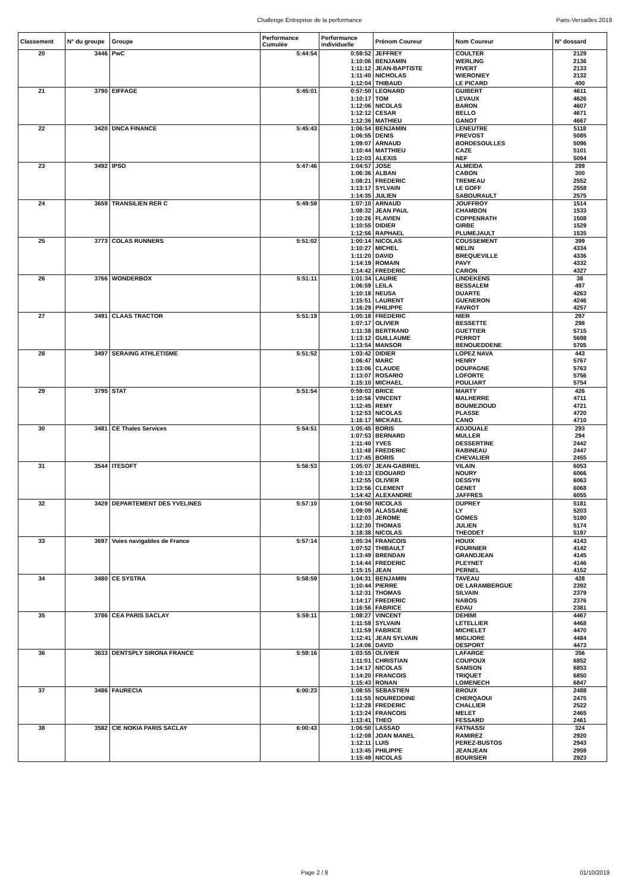Challenge Entreprise de la performance Paris-Versailles 2019
| Classement | N° du groupe | Groupe | Performance Cumulée | Performance individuelle | Prénom Coureur | Nom Coureur | N° dossard |
| --- | --- | --- | --- | --- | --- | --- | --- |
| 20 | 3446 | PwC | 5:44:54 | 0:59:52 | JEFFREY | COULTER | 2129 |
| | | | | 1:10:06 | BENJAMIN | WERLING | 2136 |
| | | | | 1:11:12 | JEAN-BAPTISTE | PIVERT | 2133 |
| | | | | 1:11:40 | NICHOLAS | WIERONIEY | 2132 |
| | | | | 1:12:04 | THIBAUD | LE PICARD | 400 |
| 21 | 3790 | EIFFAGE | 5:45:01 | 0:57:50 | LEONARD | GUIBERT | 4611 |
| | | | | 1:10:17 | TOM | LEVAUX | 4626 |
| | | | | 1:12:06 | NICOLAS | BARON | 4607 |
| | | | | 1:12:12 | CESAR | BELLO | 4671 |
| | | | | 1:12:36 | MATHIEU | GANOT | 4667 |
| 22 | 3420 | DNCA FINANCE | 5:45:43 | 1:06:54 | BENJAMIN | LENEUTRE | 5118 |
| | | | | 1:06:55 | DENIS | PREVOST | 5085 |
| | | | | 1:09:07 | ARNAUD | BORDESOULLES | 5096 |
| | | | | 1:10:44 | MATTHIEU | CAZE | 5101 |
| | | | | 1:12:03 | ALEXIS | NEF | 5094 |
| 23 | 3492 | IPSO | 5:47:46 | 1:04:57 | JOSE | ALMEIDA | 299 |
| | | | | 1:06:36 | ALBAN | CABON | 300 |
| | | | | 1:08:21 | FREDERIC | TREMEAU | 2552 |
| | | | | 1:13:17 | SYLVAIN | LE GOFF | 2558 |
| | | | | 1:14:35 | JULIEN | SABOURAULT | 2575 |
| 24 | 3659 | TRANSILIEN RER C | 5:49:59 | 1:07:10 | ARNAUD | JOUFFROY | 1514 |
| | | | | 1:08:32 | JEAN PAUL | CHAMBON | 1533 |
| | | | | 1:10:26 | FLAVIEN | COPPENRATH | 1508 |
| | | | | 1:10:55 | DIDIER | GIRBE | 1529 |
| | | | | 1:12:56 | RAPHAEL | PLUMEJAULT | 1535 |
| 25 | 3773 | COLAS RUNNERS | 5:51:02 | 1:00:14 | NICOLAS | COUSSEMENT | 399 |
| | | | | 1:10:27 | MICHEL | MELIN | 4334 |
| | | | | 1:11:20 | DAVID | BREQUEVILLE | 4336 |
| | | | | 1:14:19 | ROMAIN | PAVY | 4332 |
| | | | | 1:14:42 | FREDERIC | CARON | 4327 |
| 26 | 3766 | WONDERBOX | 5:51:11 | 1:01:34 | LAURIE | LINDEKENS | 38 |
| | | | | 1:06:59 | LEILA | BESSALEM | 497 |
| | | | | 1:10:18 | NEUSA | DUARTE | 4263 |
| | | | | 1:15:51 | LAURENT | GUENERON | 4246 |
| | | | | 1:16:29 | PHILIPPE | FAVROT | 4257 |
| 27 | 3491 | CLAAS TRACTOR | 5:51:19 | 1:05:18 | FREDERIC | NIER | 297 |
| | | | | 1:07:17 | OLIVIER | BESSETTE | 298 |
| | | | | 1:11:38 | BERTRAND | GUETTIER | 5715 |
| | | | | 1:13:12 | GUILLAUME | PERROT | 5698 |
| | | | | 1:13:54 | MANSOR | BENOUEDDENE | 5705 |
| 28 | 3497 | SERAING ATHLETISME | 5:51:52 | 1:03:42 | DIDIER | LOPEZ NAVA | 443 |
| | | | | 1:06:47 | MARC | HENRY | 5767 |
| | | | | 1:13:06 | CLAUDE | DOUPAGNE | 5763 |
| | | | | 1:13:07 | ROSARIO | LOFORTE | 5756 |
| | | | | 1:15:10 | MICHAEL | POULIART | 5754 |
| 29 | 3795 | STAT | 5:51:54 | 0:59:03 | BRICE | MARTY | 426 |
| | | | | 1:10:56 | VINCENT | MALHERRE | 4711 |
| | | | | 1:12:45 | REMY | BOUMEZIOUD | 4721 |
| | | | | 1:12:53 | NICOLAS | PLASSE | 4720 |
| | | | | 1:16:17 | MICKAEL | CANO | 4710 |
| 30 | 3481 | CE Thales Services | 5:54:51 | 1:05:45 | BORIS | ADJOUALE | 293 |
| | | | | 1:07:53 | BERNARD | MULLER | 294 |
| | | | | 1:11:40 | YVES | DESSERTINE | 2442 |
| | | | | 1:11:48 | FREDERIC | RABINEAU | 2447 |
| | | | | 1:17:45 | BORIS | CHEVALIER | 2455 |
| 31 | 3544 | ITESOFT | 5:56:53 | 1:05:07 | JEAN-GABRIEL | VILAIN | 6053 |
| | | | | 1:10:13 | EDOUARD | NOURY | 6066 |
| | | | | 1:12:55 | OLIVIER | DESSYN | 6063 |
| | | | | 1:13:56 | CLEMENT | GENET | 6068 |
| | | | | 1:14:42 | ALEXANDRE | JAFFRES | 6055 |
| 32 | 3429 | DEPARTEMENT DES YVELINES | 5:57:10 | 1:04:50 | NICOLAS | DUPREY | 5181 |
| | | | | 1:09:09 | ALASSANE | LY | 5203 |
| | | | | 1:12:03 | JEROME | GOMES | 5180 |
| | | | | 1:12:30 | THOMAS | JULIEN | 5174 |
| | | | | 1:18:38 | NICOLAS | THEODET | 5197 |
| 33 | 3697 | Voies navigables de France | 5:57:14 | 1:05:34 | FRANCOIS | HOUIX | 4143 |
| | | | | 1:07:52 | THIBAULT | FOURNIER | 4142 |
| | | | | 1:13:49 | BRENDAN | GRANDJEAN | 4145 |
| | | | | 1:14:44 | FREDERIC | PLEYNET | 4146 |
| | | | | 1:15:15 | JEAN | PERNEL | 4152 |
| 34 | 3480 | CE SYSTRA | 5:58:59 | 1:04:31 | BENJAMIN | TAVEAU | 428 |
| | | | | 1:10:44 | PIERRE | DE LARAMBERGUE | 2392 |
| | | | | 1:12:31 | THOMAS | SILVAIN | 2379 |
| | | | | 1:14:17 | FREDERIC | NABOS | 2376 |
| | | | | 1:16:56 | FABRICE | EDAU | 2381 |
| 35 | 3786 | CEA PARIS SACLAY | 5:59:11 | 1:08:27 | VINCENT | DEHIMI | 4467 |
| | | | | 1:11:58 | SYLVAIN | LETELLIER | 4468 |
| | | | | 1:11:59 | FABRICE | MICHELET | 4470 |
| | | | | 1:12:41 | JEAN SYLVAIN | MIGLIORE | 4484 |
| | | | | 1:14:06 | DAVID | DESPORT | 4473 |
| 36 | 3633 | DENTSPLY SIRONA FRANCE | 5:59:16 | 1:03:55 | OLIVIER | LAFARGE | 356 |
| | | | | 1:11:01 | CHRISTIAN | COUPOUX | 6852 |
| | | | | 1:14:17 | NICOLAS | SAMSON | 6853 |
| | | | | 1:14:20 | FRANCOIS | TRIQUET | 6850 |
| | | | | 1:15:43 | RONAN | LOMENECH | 6847 |
| 37 | 3486 | FAURECIA | 6:00:23 | 1:08:55 | SEBASTIEN | BROUX | 2488 |
| | | | | 1:11:55 | NOUREDDINE | CHERQAOUI | 2475 |
| | | | | 1:12:28 | FREDERIC | CHALLIER | 2522 |
| | | | | 1:13:24 | FRANCOIS | MELET | 2465 |
| | | | | 1:13:41 | THEO | FESSARD | 2461 |
| 38 | 3582 | CIE NOKIA PARIS SACLAY | 6:00:43 | 1:06:50 | LASSAD | FATNASSI | 324 |
| | | | | 1:12:08 | JOAN MANEL | RAMIREZ | 2920 |
| | | | | 1:12:11 | LUIS | PEREZ-BUSTOS | 2943 |
| | | | | 1:13:45 | PHILIPPE | JEANJEAN | 2959 |
| | | | | 1:15:49 | NICOLAS | BOURSIER | 2923 |
Page 2 / 8 01/10/2019